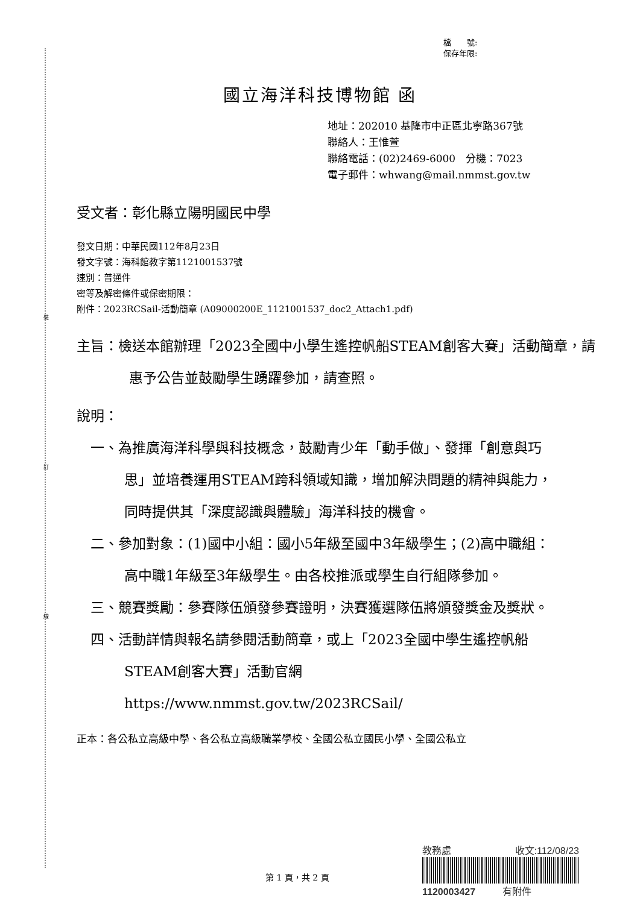裝
訂
線
檔　　號:
保存年限:
國立海洋科技博物館 函
地址：202010 基隆市中正區北寧路367號
聯絡人：王惟萱
聯絡電話：(02)2469-6000　分機：7023
電子郵件：whwang@mail.nmmst.gov.tw
受文者：彰化縣立陽明國民中學
發文日期：中華民國112年8月23日
發文字號：海科館教字第1121001537號
速別：普通件
密等及解密條件或保密期限：
附件：2023RCSail-活動簡章 (A09000200E_1121001537_doc2_Attach1.pdf)
主旨：檢送本館辦理「2023全國中小學生遙控帆船STEAM創客大賽」活動簡章，請惠予公告並鼓勵學生踴躍參加，請查照。
說明：
一、為推廣海洋科學與科技概念，鼓勵青少年「動手做」、發揮「創意與巧思」並培養運用STEAM跨科領域知識，增加解決問題的精神與能力，同時提供其「深度認識與體驗」海洋科技的機會。
二、參加對象：(1)國中小組：國小5年級至國中3年級學生；(2)高中職組：高中職1年級至3年級學生。由各校推派或學生自行組隊參加。
三、競賽獎勵：參賽隊伍頒發參賽證明，決賽獲選隊伍將頒發獎金及獎狀。
四、活動詳情與報名請參閱活動簡章，或上「2023全國中學生遙控帆船STEAM創客大賽」活動官網 https://www.nmmst.gov.tw/2023RCSail/
正本：各公私立高級中學、各公私立高級職業學校、全國公私立國民小學、全國公私立
教務處 收文:112/08/23
1120003427 有附件
第 1 頁，共 2 頁